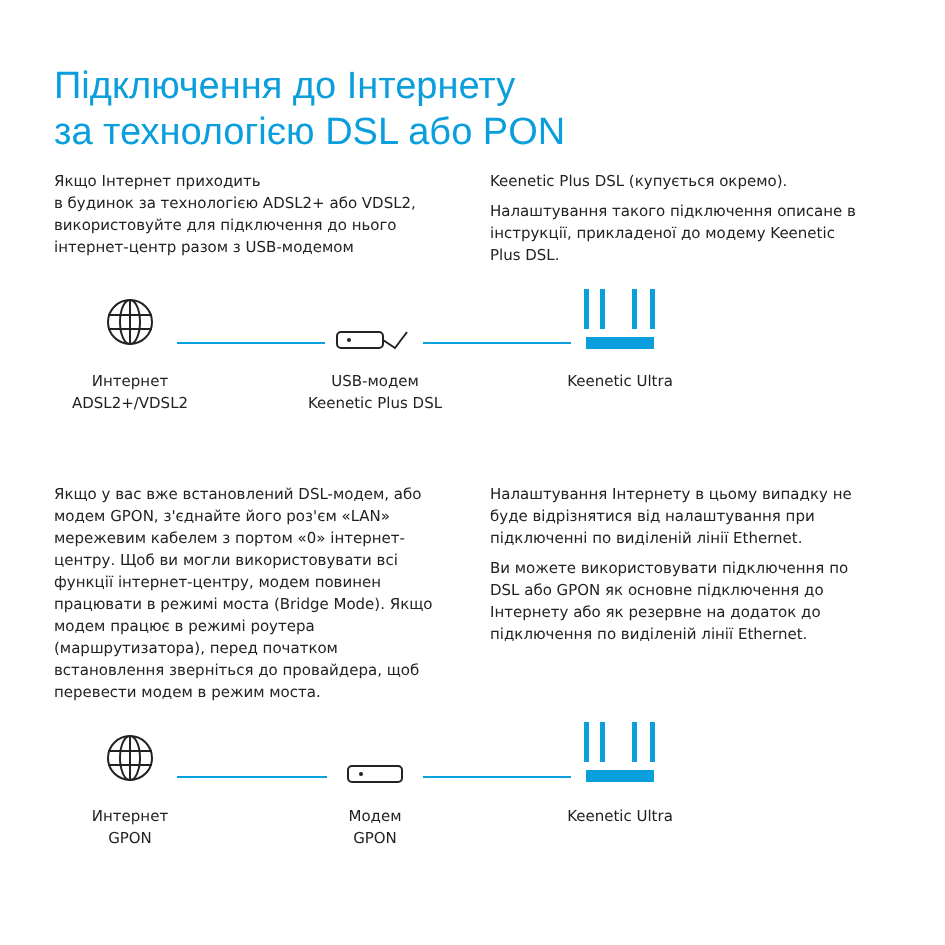Підключення до Інтернету
за технологією DSL або PON
Якщо Інтернет приходить
в будинок за технологією ADSL2+ або VDSL2, використовуйте для підключення до нього інтернет-центр разом з USB-модемом
Keenetic Plus DSL (купується окремо).
Налаштування такого підключення описане в інструкції, прикладеної до модему Keenetic Plus DSL.
Интернет
ADSL2+/VDSL2
USB-модем
Keenetic Plus DSL
Keenetic Ultra
Якщо у вас вже встановлений DSL-модем, або модем GPON, з'єднайте його роз'єм «LAN» мережевим кабелем з портом «0» інтернет-центру. Щоб ви могли використовувати всі функції інтернет-центру, модем повинен працювати в режимі моста (Bridge Mode). Якщо модем працює в режимі роутера (маршрутизатора), перед початком встановлення зверніться до провайдера, щоб перевести модем в режим моста.
Налаштування Інтернету в цьому випадку не буде відрізнятися від налаштування при підключенні по виділеній лінії Ethernet.
Ви можете використовувати підключення по DSL або GPON як основне підключення до Інтернету або як резервне на додаток до підключення по виділеній лінії Ethernet.
Интернет
GPON
Модем
GPON
Keenetic Ultra